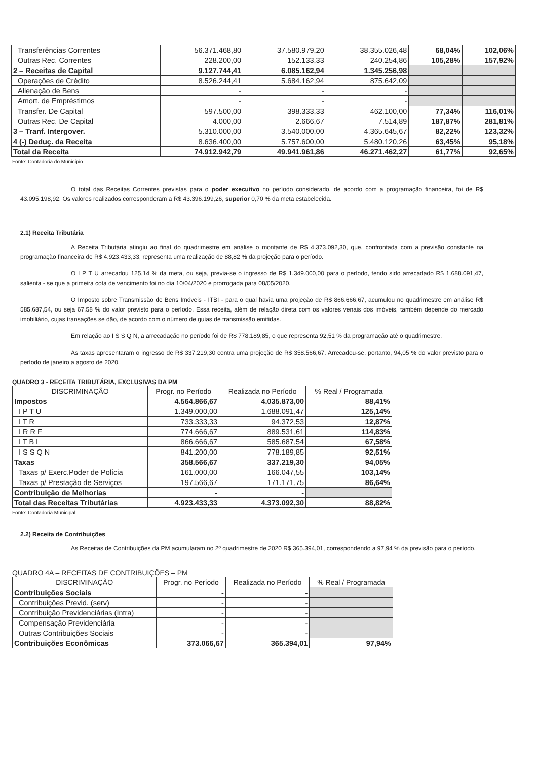| Transferências Correntes | 56.371.468,80 | 37.580.979,20 | 38.355.026,48 | 68,04% | 102,06% |
| Outras Rec. Correntes | 228.200,00 | 152.133,33 | 240.254,86 | 105,28% | 157,92% |
| 2 – Receitas de Capital | 9.127.744,41 | 6.085.162,94 | 1.345.256,98 | | |
| Operações de Crédito | 8.526.244,41 | 5.684.162,94 | 875.642,09 | | |
| Alienação de Bens | - | - | - | | |
| Amort. de Empréstimos | - | - | - | | |
| Transfer. De Capital | 597.500,00 | 398.333,33 | 462.100,00 | 77,34% | 116,01% |
| Outras Rec. De Capital | 4.000,00 | 2.666,67 | 7.514,89 | 187,87% | 281,81% |
| 3 – Tranf. Intergover. | 5.310.000,00 | 3.540.000,00 | 4.365.645,67 | 82,22% | 123,32% |
| 4 (-) Deduç. da Receita | 8.636.400,00 | 5.757.600,00 | 5.480.120,26 | 63,45% | 95,18% |
| Total da Receita | 74.912.942,79 | 49.941.961,86 | 46.271.462,27 | 61,77% | 92,65% |
Fonte: Contadoria do Município
O total das Receitas Correntes previstas para o poder executivo no período considerado, de acordo com a programação financeira, foi de R$ 43.095.198,92. Os valores realizados corresponderam a R$ 43.396.199,26, superior 0,70 % da meta estabelecida.
2.1) Receita Tributária
A Receita Tributária atingiu ao final do quadrimestre em análise o montante de R$ 4.373.092,30, que, confrontada com a previsão constante na programação financeira de R$ 4.923.433,33, representa uma realização de 88,82 % da projeção para o período.
O I P T U arrecadou 125,14 % da meta, ou seja, previa-se o ingresso de R$ 1.349.000,00 para o período, tendo sido arrecadado R$ 1.688.091,47, salienta - se que a primeira cota de vencimento foi no dia 10/04/2020 e prorrogada para 08/05/2020.
O Imposto sobre Transmissão de Bens Imóveis - ITBI - para o qual havia uma projeção de R$ 866.666,67, acumulou no quadrimestre em análise R$ 585.687,54, ou seja 67,58 % do valor previsto para o período. Essa receita, além de relação direta com os valores venais dos imóveis, também depende do mercado imobiliário, cujas transações se dão, de acordo com o número de guias de transmissão emitidas.
Em relação ao I S S Q N, a arrecadação no período foi de R$ 778.189,85, o que representa 92,51 % da programação até o quadrimestre.
As taxas apresentaram o ingresso de R$ 337.219,30 contra uma projeção de R$ 358.566,67. Arrecadou-se, portanto, 94,05 % do valor previsto para o período de janeiro a agosto de 2020.
QUADRO 3 - RECEITA TRIBUTÁRIA, EXCLUSIVAS DA PM
| DISCRIMINAÇÃO | Progr. no Período | Realizada no Período | % Real / Programada |
| --- | --- | --- | --- |
| Impostos | 4.564.866,67 | 4.035.873,00 | 88,41% |
| I P T U | 1.349.000,00 | 1.688.091,47 | 125,14% |
| I T R | 733.333,33 | 94.372,53 | 12,87% |
| I R R F | 774.666,67 | 889.531,61 | 114,83% |
| I T B I | 866.666,67 | 585.687,54 | 67,58% |
| I S S Q N | 841.200,00 | 778.189,85 | 92,51% |
| Taxas | 358.566,67 | 337.219,30 | 94,05% |
| Taxas p/ Exerc.Poder de Polícia | 161.000,00 | 166.047,55 | 103,14% |
| Taxas p/ Prestação de Serviços | 197.566,67 | 171.171,75 | 86,64% |
| Contribuição de Melhorias | - | - | |
| Total das Receitas Tributárias | 4.923.433,33 | 4.373.092,30 | 88,82% |
Fonte: Contadoria Municipal
2.2) Receita de Contribuições
As Receitas de Contribuições da PM acumularam no 2º quadrimestre de 2020 R$ 365.394,01, correspondendo a 97,94 % da previsão para o período.
QUADRO 4A – RECEITAS DE CONTRIBUIÇÕES – PM
| DISCRIMINAÇÃO | Progr. no Período | Realizada no Período | % Real / Programada |
| --- | --- | --- | --- |
| Contribuições Sociais | - | - | |
| Contribuições Previd. (serv) | - | - | |
| Contribuição Previdenciárias (Intra) | - | - | |
| Compensação Previdenciária | - | - | |
| Outras Contribuições Sociais | - | - | |
| Contribuições Econômicas | 373.066,67 | 365.394,01 | 97,94% |